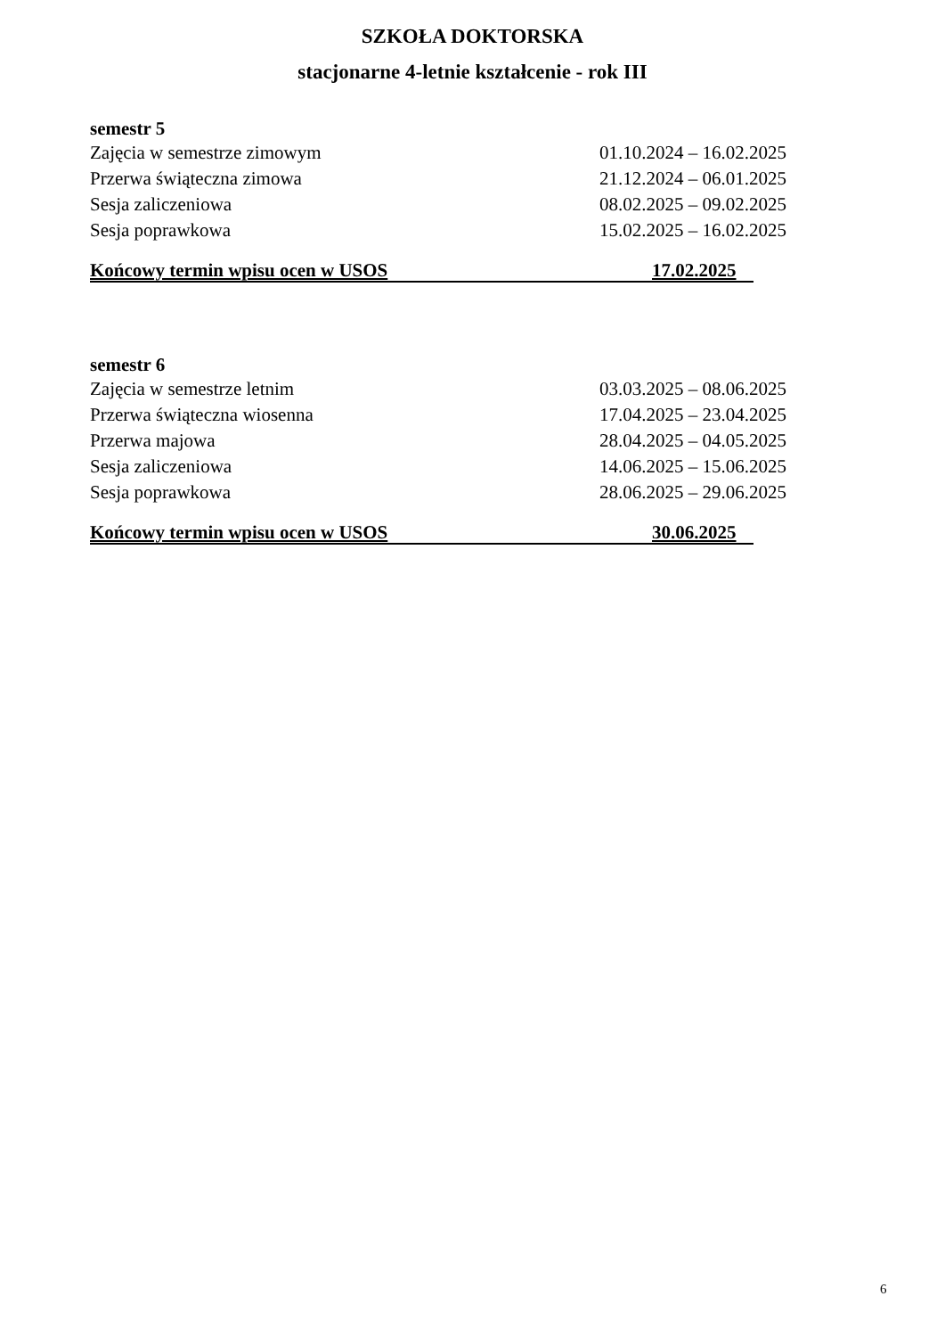SZKOŁA DOKTORSKA
stacjonarne 4-letnie kształcenie - rok III
semestr 5
Zajęcia w semestrze zimowym 01.10.2024 – 16.02.2025
Przerwa świąteczna zimowa 21.12.2024 – 06.01.2025
Sesja zaliczeniowa 08.02.2025 – 09.02.2025
Sesja poprawkowa 15.02.2025 – 16.02.2025
Końcowy termin wpisu ocen w USOS 17.02.2025
semestr 6
Zajęcia w semestrze letnim 03.03.2025 – 08.06.2025
Przerwa świąteczna wiosenna 17.04.2025 – 23.04.2025
Przerwa majowa 28.04.2025 – 04.05.2025
Sesja zaliczeniowa 14.06.2025 – 15.06.2025
Sesja poprawkowa 28.06.2025 – 29.06.2025
Końcowy termin wpisu ocen w USOS 30.06.2025
6